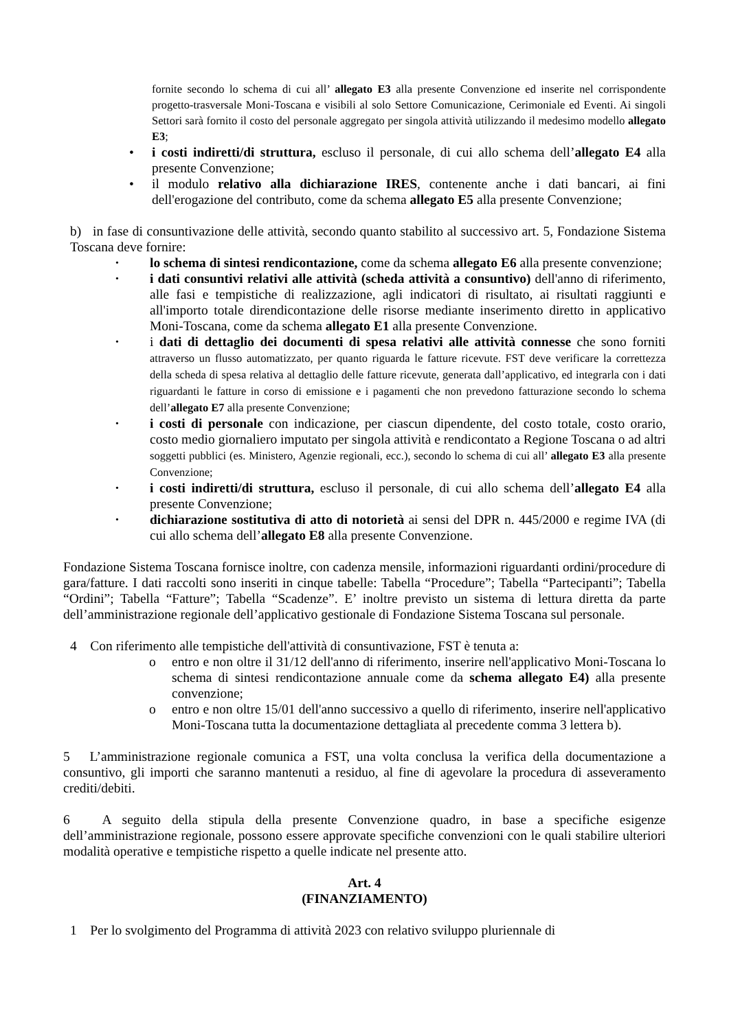fornite secondo lo schema di cui all’ allegato E3 alla presente Convenzione ed inserite nel corrispondente progetto-trasversale Moni-Toscana e visibili al solo Settore Comunicazione, Cerimoniale ed Eventi. Ai singoli Settori sarà fornito il costo del personale aggregato per singola attività utilizzando il medesimo modello allegato E3;
• i costi indiretti/di struttura, escluso il personale, di cui allo schema dell’allegato E4 alla presente Convenzione;
• il modulo relativo alla dichiarazione IRES, contenente anche i dati bancari, ai fini dell'erogazione del contributo, come da schema allegato E5 alla presente Convenzione;
b) in fase di consuntivazione delle attività, secondo quanto stabilito al successivo art. 5, Fondazione Sistema Toscana deve fornire:
• lo schema di sintesi rendicontazione, come da schema allegato E6 alla presente convenzione;
• i dati consuntivi relativi alle attività (scheda attività a consuntivo) dell'anno di riferimento, alle fasi e tempistiche di realizzazione, agli indicatori di risultato, ai risultati raggiunti e all'importo totale direndicontazione delle risorse mediante inserimento diretto in applicativo Moni-Toscana, come da schema allegato E1 alla presente Convenzione.
• i dati di dettaglio dei documenti di spesa relativi alle attività connesse che sono forniti attraverso un flusso automatizzato, per quanto riguarda le fatture ricevute. FST deve verificare la correttezza della scheda di spesa relativa al dettaglio delle fatture ricevute, generata dall’applicativo, ed integrarla con i dati riguardanti le fatture in corso di emissione e i pagamenti che non prevedono fatturazione secondo lo schema dell’allegato E7 alla presente Convenzione;
• i costi di personale con indicazione, per ciascun dipendente, del costo totale, costo orario, costo medio giornaliero imputato per singola attività e rendicontato a Regione Toscana o ad altri soggetti pubblici (es. Ministero, Agenzie regionali, ecc.), secondo lo schema di cui all’ allegato E3 alla presente Convenzione;
• i costi indiretti/di struttura, escluso il personale, di cui allo schema dell’allegato E4 alla presente Convenzione;
• dichiarazione sostitutiva di atto di notorietà ai sensi del DPR n. 445/2000 e regime IVA (di cui allo schema dell’allegato E8 alla presente Convenzione.
Fondazione Sistema Toscana fornisce inoltre, con cadenza mensile, informazioni riguardanti ordini/procedure di gara/fatture. I dati raccolti sono inseriti in cinque tabelle: Tabella “Procedure”; Tabella “Partecipanti”; Tabella “Ordini”; Tabella “Fatture”; Tabella “Scadenze”. E’ inoltre previsto un sistema di lettura diretta da parte dell’amministrazione regionale dell’applicativo gestionale di Fondazione Sistema Toscana sul personale.
4 Con riferimento alle tempistiche dell'attività di consuntivazione, FST è tenuta a:
o entro e non oltre il 31/12 dell'anno di riferimento, inserire nell'applicativo Moni-Toscana lo schema di sintesi rendicontazione annuale come da schema allegato E4) alla presente convenzione;
o entro e non oltre 15/01 dell'anno successivo a quello di riferimento, inserire nell'applicativo Moni-Toscana tutta la documentazione dettagliata al precedente comma 3 lettera b).
5 L’amministrazione regionale comunica a FST, una volta conclusa la verifica della documentazione a consuntivo, gli importi che saranno mantenuti a residuo, al fine di agevolare la procedura di asseveramento crediti/debiti.
6 A seguito della stipula della presente Convenzione quadro, in base a specifiche esigenze dell’amministrazione regionale, possono essere approvate specifiche convenzioni con le quali stabilire ulteriori modalità operative e tempistiche rispetto a quelle indicate nel presente atto.
Art. 4
(FINANZIAMENTO)
1 Per lo svolgimento del Programma di attività 2023 con relativo sviluppo pluriennale di